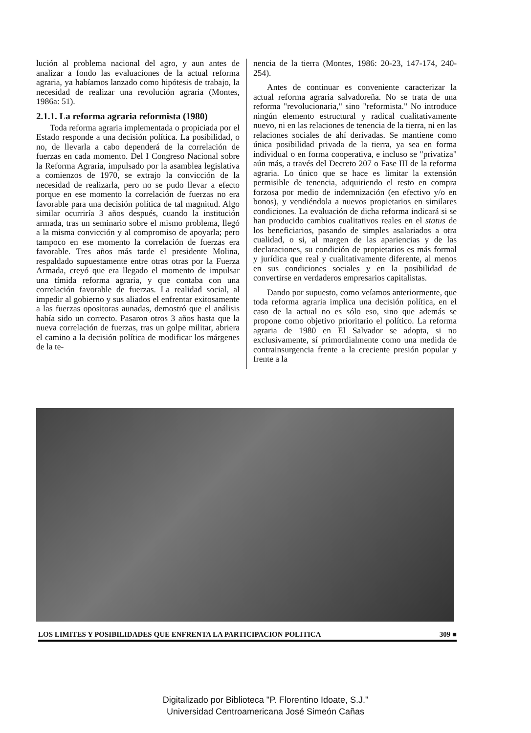lución al problema nacional del agro, y aun antes de analizar a fondo las evaluaciones de la actual reforma agraria, ya habíamos lanzado como hipótesis de trabajo, la necesidad de realizar una revolución agraria (Montes, 1986a: 51).
2.1.1. La reforma agraria reformista (1980)
Toda reforma agraria implementada o propiciada por el Estado responde a una decisión política. La posibilidad, o no, de llevarla a cabo dependerá de la correlación de fuerzas en cada momento. Del I Congreso Nacional sobre la Reforma Agraria, impulsado por la asamblea legislativa a comienzos de 1970, se extrajo la convicción de la necesidad de realizarla, pero no se pudo llevar a efecto porque en ese momento la correlación de fuerzas no era favorable para una decisión política de tal magnitud. Algo similar ocurriría 3 años después, cuando la institución armada, tras un seminario sobre el mismo problema, llegó a la misma convicción y al compromiso de apoyarla; pero tampoco en ese momento la correlación de fuerzas era favorable. Tres años más tarde el presidente Molina, respaldado supuestamente entre otras otras por la Fuerza Armada, creyó que era llegado el momento de impulsar una tímida reforma agraria, y que contaba con una correlación favorable de fuerzas. La realidad social, al impedir al gobierno y sus aliados el enfrentar exitosamente a las fuerzas opositoras aunadas, demostró que el análisis había sido un correcto. Pasaron otros 3 años hasta que la nueva correlación de fuerzas, tras un golpe militar, abriera el camino a la decisión política de modificar los márgenes de la te-
nencia de la tierra (Montes, 1986: 20-23, 147-174, 240-254).
Antes de continuar es conveniente caracterizar la actual reforma agraria salvadoreña. No se trata de una reforma "revolucionaria," sino "reformista." No introduce ningún elemento estructural y radical cualitativamente nuevo, ni en las relaciones de tenencia de la tierra, ni en las relaciones sociales de ahí derivadas. Se mantiene como única posibilidad privada de la tierra, ya sea en forma individual o en forma cooperativa, e incluso se "privatiza" aún más, a través del Decreto 207 o Fase III de la reforma agraria. Lo único que se hace es limitar la extensión permisible de tenencia, adquiriendo el resto en compra forzosa por medio de indemnización (en efectivo y/o en bonos), y vendiéndola a nuevos propietarios en similares condiciones. La evaluación de dicha reforma indicará si se han producido cambios cualitativos reales en el status de los beneficiarios, pasando de simples asalariados a otra cualidad, o si, al margen de las apariencias y de las declaraciones, su condición de propietarios es más formal y jurídica que real y cualitativamente diferente, al menos en sus condiciones sociales y en la posibilidad de convertirse en verdaderos empresarios capitalistas.
Dando por supuesto, como veíamos anteriormente, que toda reforma agraria implica una decisión política, en el caso de la actual no es sólo eso, sino que además se propone como objetivo prioritario el político. La reforma agraria de 1980 en El Salvador se adopta, si no exclusivamente, sí primordialmente como una medida de contrainsurgencia frente a la creciente presión popular y frente a la
LOS LIMITES Y POSIBILIDADES QUE ENFRENTA LA PARTICIPACION POLITICA 309 ■
Digitalizado por Biblioteca "P. Florentino Idoate, S.J."
Universidad Centroamericana José Simeón Cañas